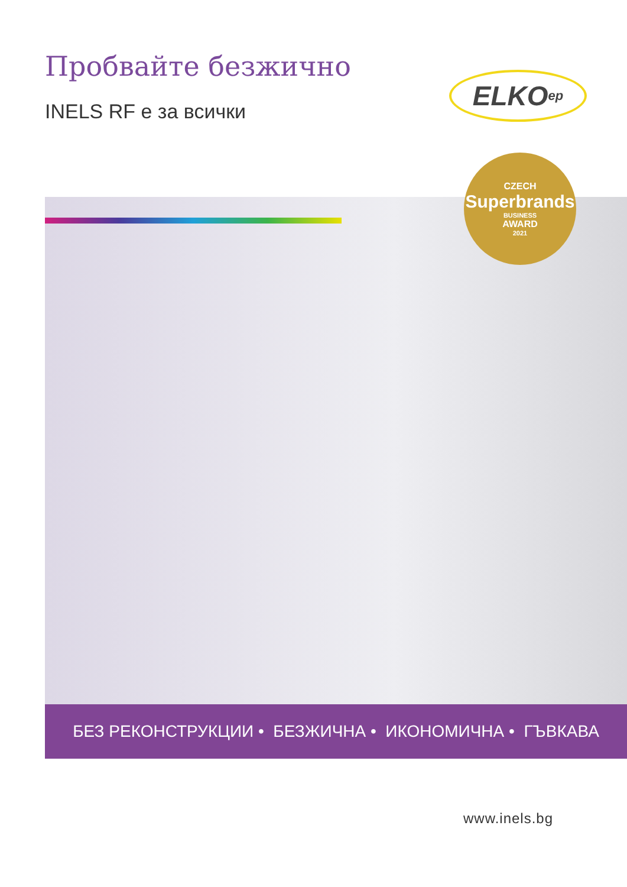Пробвайте безжично
INELS RF е за всички
ELKO ep
CZECH
Superbrands
BUSINESS
AWARD
2021
БЕЗ РЕКОНСТРУКЦИИ • БЕЗЖИЧНА • ИКОНОМИЧНА • ГЪВКАВА
www.inels.bg